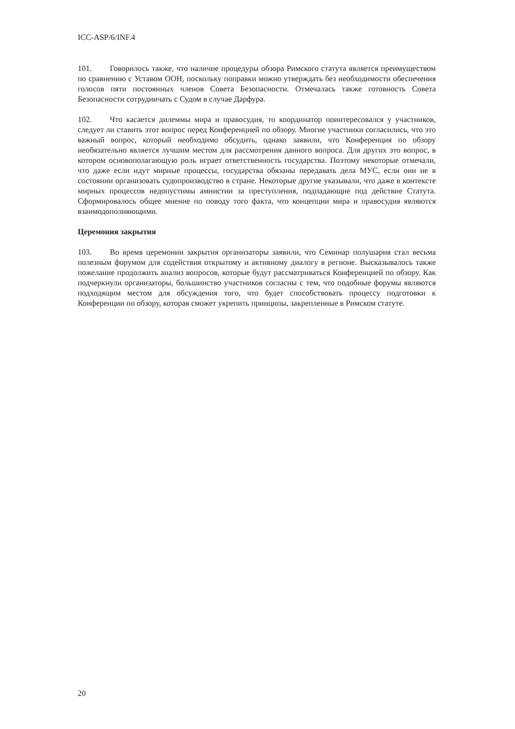ICC-ASP/6/INF.4
101. Говорилось также, что наличие процедуры обзора Римского статута является преимуществом по сравнению с Уставом ООН, поскольку поправки можно утверждать без необходимости обеспечения голосов пяти постоянных членов Совета Безопасности. Отмечалась также готовность Совета Безопасности сотрудничать с Судом в случае Дарфура.
102. Что касается дилеммы мира и правосудия, то координатор поинтересовался у участников, следует ли ставить этот вопрос перед Конференцией по обзору. Многие участники согласились, что это важный вопрос, который необходимо обсудить, однако заявили, что Конференция по обзору необязательно является лучшим местом для рассмотрения данного вопроса. Для других это вопрос, в котором основополагающую роль играет ответственность государства. Поэтому некоторые отмечали, что даже если идут мирные процессы, государства обязаны передавать дела МУС, если они не в состоянии организовать судопроизводство в стране. Некоторые другие указывали, что даже в контексте мирных процессов недопустимы амнистии за преступления, подпадающие под действие Статута. Сформировалось общее мнение по поводу того факта, что концепции мира и правосудия являются взаимодополняющими.
Церемония закрытия
103. Во время церемонии закрытия организаторы заявили, что Семинар полушария стал весьма полезным форумом для содействия открытому и активному диалогу в регионе. Высказывалось также пожелание продолжить анализ вопросов, которые будут рассматриваться Конференцией по обзору. Как подчеркнули организаторы, большинство участников согласны с тем, что подобные форумы являются подходящим местом для обсуждения того, что будет способствовать процессу подготовки к Конференции по обзору, которая сможет укрепить принципы, закрепленные в Римском статуте.
20